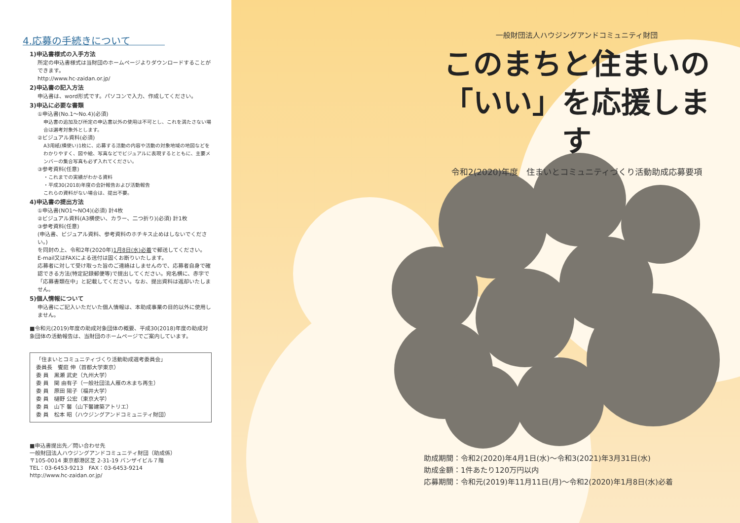4.応募の手続きについて
1)申込書様式の入手方法
所定の申込書様式は当財団のホームページよりダウンロードすることができます。
http://www.hc-zaidan.or.jp/
2)申込書の記入方法
申込書は、word形式です。パソコンで入力、作成してください。
3)申込に必要な書類
①申込書(No.1〜No.4)(必須)
申込書の追加及び所定の申込書以外の使用は不可とし、これを満たさない場合は選考対象外とします。
②ビジュアル資料(必須)
A3用紙(横使い)1枚に、応募する活動の内容や活動の対象地域の地図などをわかりやすく、図や絵、写真などでビジュアルに表現するとともに、主要メンバーの集合写真も必ず入れてください。
③参考資料(任意)
・これまでの実績がわかる資料
・平成30(2018)年度の会計報告および活動報告
これらの資料がない場合は、提出不要。
4)申込書の提出方法
①申込書(NO1〜NO4)(必須) 計4枚
②ビジュアル資料(A3横使い、カラー、二つ折り)(必須) 計1枚
③参考資料(任意)
(申込書、ビジュアル資料、参考資料のホチキス止めはしないでください。)
を同封の上、令和2年(2020年)1月8日(水)必着で郵送してください。
E-mail又はFAXによる送付は固くお断りいたします。
応募者に対して受け取った旨のご連絡はしませんので、応募者自身で確認できる方法(特定記録郵便等)で提出してください。宛名横に、赤字で「応募書類在中」と記載してください。なお、提出資料は返却いたしません。
5)個人情報について
申込書にご記入いただいた個人情報は、本助成事業の目的以外に使用しません。
■令和元(2019)年度の助成対象団体の概要、平成30(2018)年度の助成対象団体の活動報告は、当財団のホームページでご案内しています。
「住まいとコミュニティづくり活動助成選考委員会」
委員長　饗庭 伸（首都大学東京）
委 員　黒瀬 武史（九州大学）
委 員　関 由有子（一般社団法人雁の木まち再生）
委 員　原田 陽子（福井大学）
委 員　樋野 公宏（東京大学）
委 員　山下 馨（山下馨建築アトリエ）
委 員　松本 昭（ハウジングアンドコミュニティ財団）
■申込書提出先／問い合わせ先
一般財団法人ハウジングアンドコミュニティ財団（助成係）
〒105-0014 東京都港区芝 2-31-19 バンザイビル７階
TEL：03-6453-9213　FAX：03-6453-9214
http://www.hc-zaidan.or.jp/
一般財団法人ハウジングアンドコミュニティ財団
このまちと住まいの
「いい」を応援します
令和2(2020)年度　住まいとコミュニティづくり活動助成応募要項
助成期間：令和2(2020)年4月1日(水)〜令和3(2021)年3月31日(水)
助成金額：1件あたり120万円以内
応募期間：令和元(2019)年11月11日(月)〜令和2(2020)年1月8日(水)必着